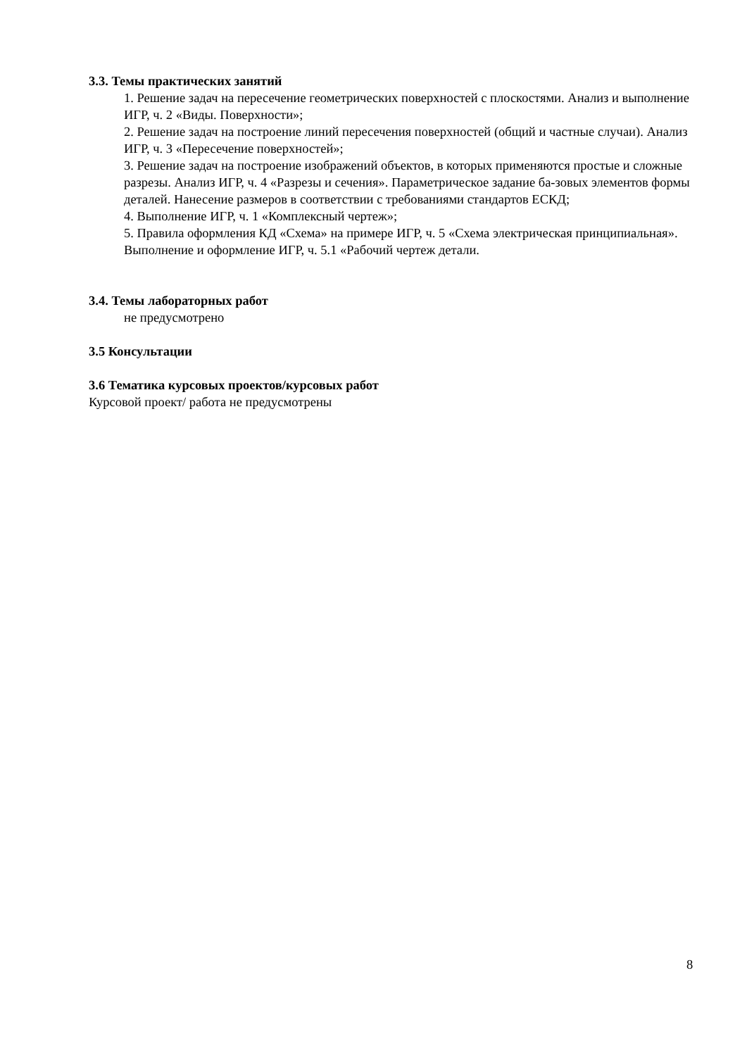3.3. Темы практических занятий
1. Решение задач на пересечение геометрических поверхностей с плоскостями. Анализ и выполнение ИГР, ч. 2 «Виды. Поверхности»;
2. Решение задач на построение линий пересечения поверхностей (общий и частные случаи). Анализ ИГР, ч. 3 «Пересечение поверхностей»;
3. Решение задач на построение изображений объектов, в которых применяются простые и сложные разрезы. Анализ ИГР, ч. 4 «Разрезы и сечения». Параметрическое задание ба-зовых элементов формы деталей. Нанесение размеров в соответствии с требованиями стандартов ЕСКД;
4. Выполнение ИГР, ч. 1 «Комплексный чертеж»;
5. Правила оформления КД «Схема» на примере ИГР, ч. 5 «Схема электрическая принципиальная». Выполнение и оформление ИГР, ч. 5.1 «Рабочий чертеж детали.
3.4. Темы лабораторных работ
не предусмотрено
3.5 Консультации
3.6 Тематика курсовых проектов/курсовых работ
Курсовой проект/ работа не предусмотрены
8